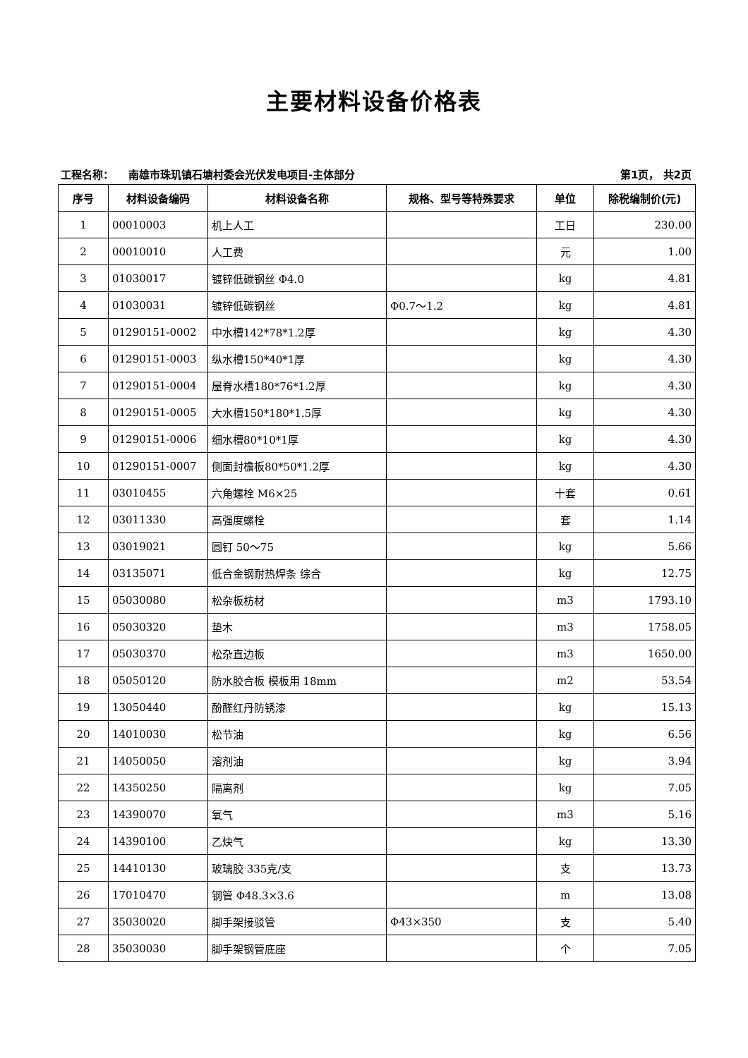主要材料设备价格表
工程名称： 南雄市珠玑镇石塘村委会光伏发电项目-主体部分 第1页， 共2页
| 序号 | 材料设备编码 | 材料设备名称 | 规格、型号等特殊要求 | 单位 | 除税编制价(元) |
| --- | --- | --- | --- | --- | --- |
| 1 | 00010003 | 机上人工 | | 工日 | 230.00 |
| 2 | 00010010 | 人工费 | | 元 | 1.00 |
| 3 | 01030017 | 镀锌低碳钢丝 Φ4.0 | | kg | 4.81 |
| 4 | 01030031 | 镀锌低碳钢丝 | Φ0.7～1.2 | kg | 4.81 |
| 5 | 01290151-0002 | 中水槽142*78*1.2厚 | | kg | 4.30 |
| 6 | 01290151-0003 | 纵水槽150*40*1厚 | | kg | 4.30 |
| 7 | 01290151-0004 | 屋脊水槽180*76*1.2厚 | | kg | 4.30 |
| 8 | 01290151-0005 | 大水槽150*180*1.5厚 | | kg | 4.30 |
| 9 | 01290151-0006 | 细水槽80*10*1厚 | | kg | 4.30 |
| 10 | 01290151-0007 | 侧面封檐板80*50*1.2厚 | | kg | 4.30 |
| 11 | 03010455 | 六角螺栓 M6×25 | | 十套 | 0.61 |
| 12 | 03011330 | 高强度螺栓 | | 套 | 1.14 |
| 13 | 03019021 | 圆钉 50～75 | | kg | 5.66 |
| 14 | 03135071 | 低合金钢耐热焊条 综合 | | kg | 12.75 |
| 15 | 05030080 | 松杂板枋材 | | m3 | 1793.10 |
| 16 | 05030320 | 垫木 | | m3 | 1758.05 |
| 17 | 05030370 | 松杂直边板 | | m3 | 1650.00 |
| 18 | 05050120 | 防水胶合板 模板用 18mm | | m2 | 53.54 |
| 19 | 13050440 | 酚醛红丹防锈漆 | | kg | 15.13 |
| 20 | 14010030 | 松节油 | | kg | 6.56 |
| 21 | 14050050 | 溶剂油 | | kg | 3.94 |
| 22 | 14350250 | 隔离剂 | | kg | 7.05 |
| 23 | 14390070 | 氧气 | | m3 | 5.16 |
| 24 | 14390100 | 乙炔气 | | kg | 13.30 |
| 25 | 14410130 | 玻璃胶 335克/支 | | 支 | 13.73 |
| 26 | 17010470 | 钢管 Φ48.3×3.6 | | m | 13.08 |
| 27 | 35030020 | 脚手架接驳管 | Φ43×350 | 支 | 5.40 |
| 28 | 35030030 | 脚手架钢管底座 | | 个 | 7.05 |